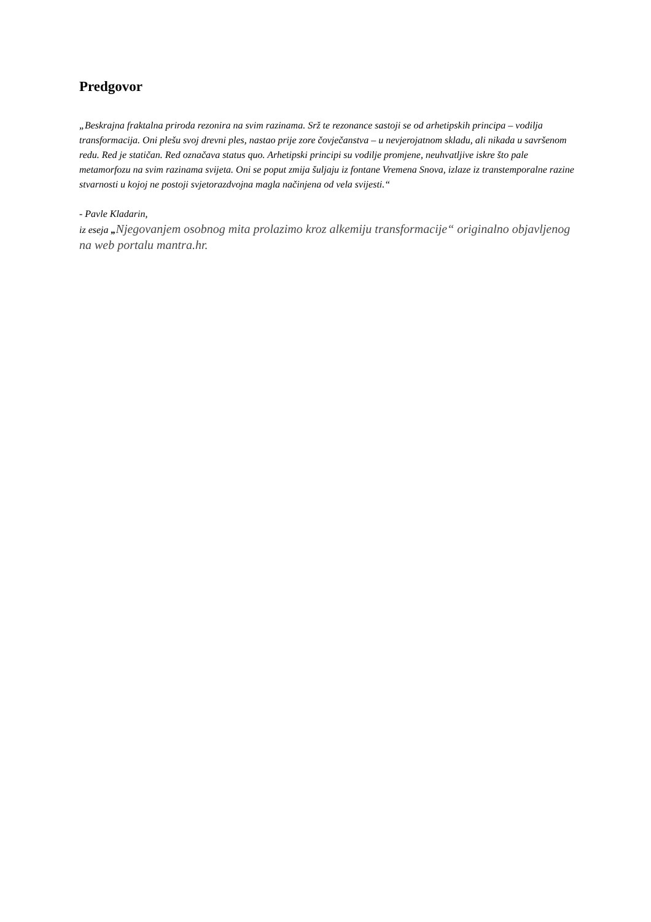Predgovor
„Beskrajna fraktalna priroda rezonira na svim razinama. Srž te rezonance sastoji se od arhetipskih principa – vodilja transformacija. Oni plešu svoj drevni ples, nastao prije zore čovječanstva – u nevjerojatnom skladu, ali nikada u savršenom redu. Red je statičan. Red označava status quo. Arhetipski principi su vodilje promjene, neuhvatljive iskre što pale metamorfozu na svim razinama svijeta. Oni se poput zmija šuljaju iz fontane Vremena Snova, izlaze iz transtemporalne razine stvarnosti u kojoj ne postoji svjetorazdvojna magla načinjena od vela svijesti.“
- Pavle Kladarin,
iz eseja „Njegovanjem osobnog mita prolazimo kroz alkemiju transformacije“ originalno objavljenog na web portalu mantra.hr.